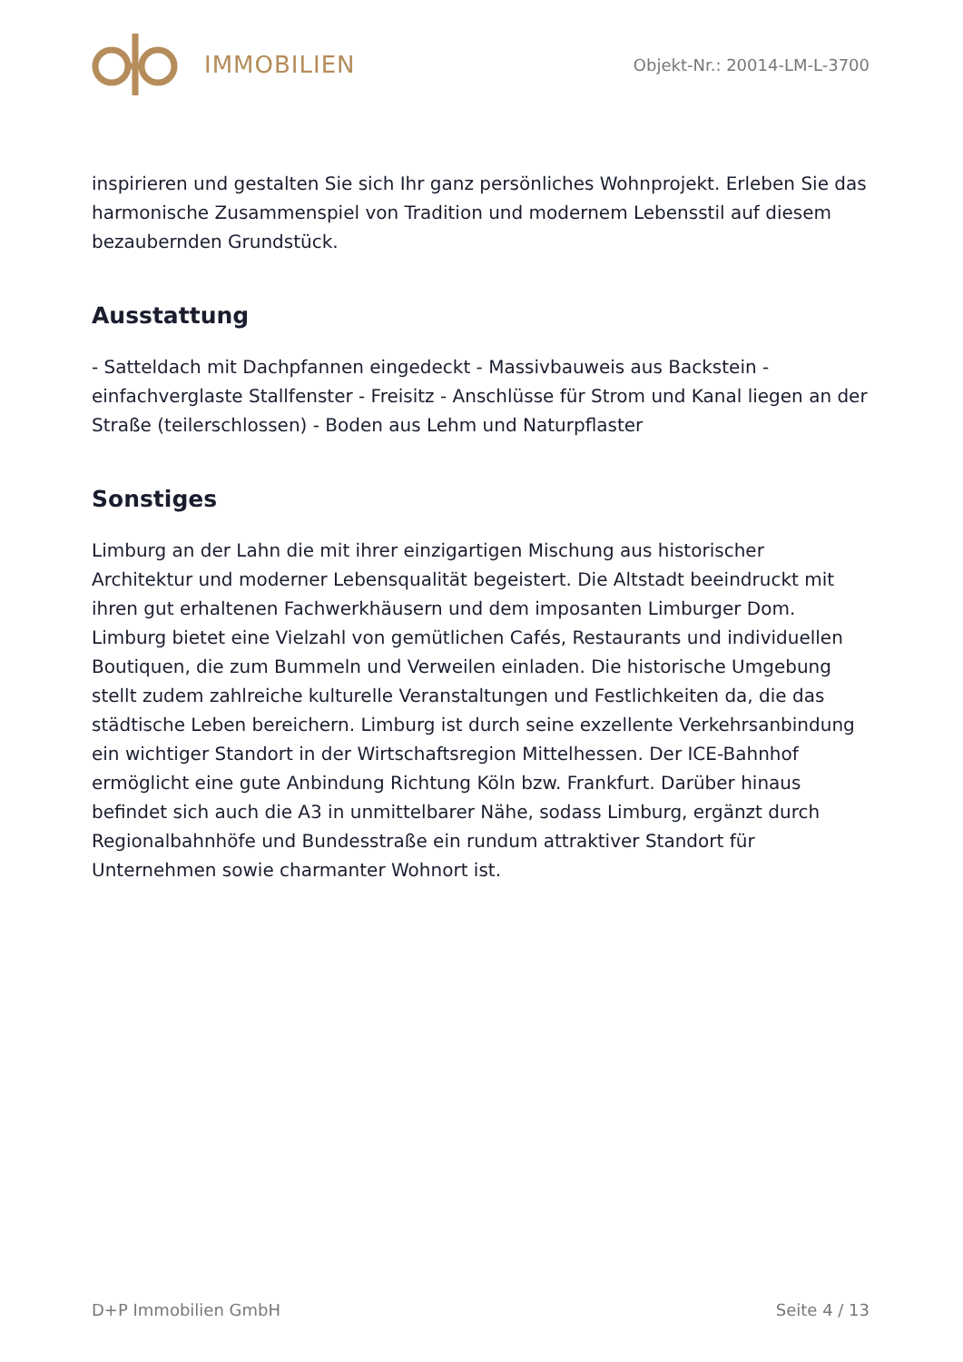IMMOBILIEN
Objekt-Nr.: 20014-LM-L-3700
inspirieren und gestalten Sie sich Ihr ganz persönliches Wohnprojekt. Erleben Sie das harmonische Zusammenspiel von Tradition und modernem Lebensstil auf diesem bezaubernden Grundstück.
Ausstattung
- Satteldach mit Dachpfannen eingedeckt - Massivbauweis aus Backstein - einfachverglaste Stallfenster - Freisitz - Anschlüsse für Strom und Kanal liegen an der Straße (teilerschlossen) - Boden aus Lehm und Naturpflaster
Sonstiges
Limburg an der Lahn die mit ihrer einzigartigen Mischung aus historischer Architektur und moderner Lebensqualität begeistert. Die Altstadt beeindruckt mit ihren gut erhaltenen Fachwerkhäusern und dem imposanten Limburger Dom. Limburg bietet eine Vielzahl von gemütlichen Cafés, Restaurants und individuellen Boutiquen, die zum Bummeln und Verweilen einladen. Die historische Umgebung stellt zudem zahlreiche kulturelle Veranstaltungen und Festlichkeiten da, die das städtische Leben bereichern. Limburg ist durch seine exzellente Verkehrsanbindung ein wichtiger Standort in der Wirtschaftsregion Mittelhessen. Der ICE-Bahnhof ermöglicht eine gute Anbindung Richtung Köln bzw. Frankfurt. Darüber hinaus befindet sich auch die A3 in unmittelbarer Nähe, sodass Limburg, ergänzt durch Regionalbahnhöfe und Bundesstraße ein rundum attraktiver Standort für Unternehmen sowie charmanter Wohnort ist.
D+P Immobilien GmbH Seite 4 / 13